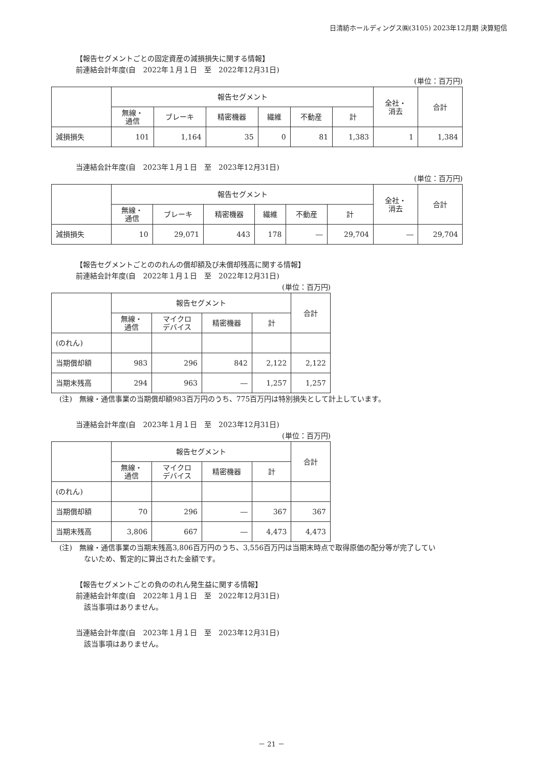日清紡ホールディングス㈱(3105) 2023年12月期 決算短信
【報告セグメントごとの固定資産の減損損失に関する情報】
前連結会計年度(自　2022年１月１日　至　2022年12月31日)
(単位：百万円)
| | 報告セグメント | | | | | | 全社・ 消去 | 合計 |
| --- | --- | --- | --- | --- | --- | --- | --- | --- |
| | 無線・ 通信 | ブレーキ | 精密機器 | 繊維 | 不動産 | 計 | | |
| 減損損失 | 101 | 1,164 | 35 | 0 | 81 | 1,383 | 1 | 1,384 |
当連結会計年度(自　2023年１月１日　至　2023年12月31日)
(単位：百万円)
| | 報告セグメント | | | | | | 全社・ 消去 | 合計 |
| --- | --- | --- | --- | --- | --- | --- | --- | --- |
| | 無線・ 通信 | ブレーキ | 精密機器 | 繊維 | 不動産 | 計 | | |
| 減損損失 | 10 | 29,071 | 443 | 178 | ― | 29,704 | ― | 29,704 |
【報告セグメントごとののれんの償却額及び未償却残高に関する情報】
前連結会計年度(自　2022年１月１日　至　2022年12月31日)
(単位：百万円)
| | 報告セグメント | | | | 合計 |
| --- | --- | --- | --- | --- | --- |
| | 無線・ 通信 | マイクロ デバイス | 精密機器 | 計 | |
| (のれん) | | | | | |
| 当期償却額 | 983 | 296 | 842 | 2,122 | 2,122 |
| 当期末残高 | 294 | 963 | ― | 1,257 | 1,257 |
(注)　無線・通信事業の当期償却額983百万円のうち、775百万円は特別損失として計上しています。
当連結会計年度(自　2023年１月１日　至　2023年12月31日)
(単位：百万円)
| | 報告セグメント | | | | 合計 |
| --- | --- | --- | --- | --- | --- |
| | 無線・ 通信 | マイクロ デバイス | 精密機器 | 計 | |
| (のれん) | | | | | |
| 当期償却額 | 70 | 296 | ― | 367 | 367 |
| 当期末残高 | 3,806 | 667 | ― | 4,473 | 4,473 |
(注)　無線・通信事業の当期末残高3,806百万円のうち、3,556百万円は当期末時点で取得原価の配分等が完了してい
ないため、暫定的に算出された金額です。
【報告セグメントごとの負ののれん発生益に関する情報】
前連結会計年度(自　2022年１月１日　至　2022年12月31日)
該当事項はありません。
当連結会計年度(自　2023年１月１日　至　2023年12月31日)
該当事項はありません。
－ 21 －